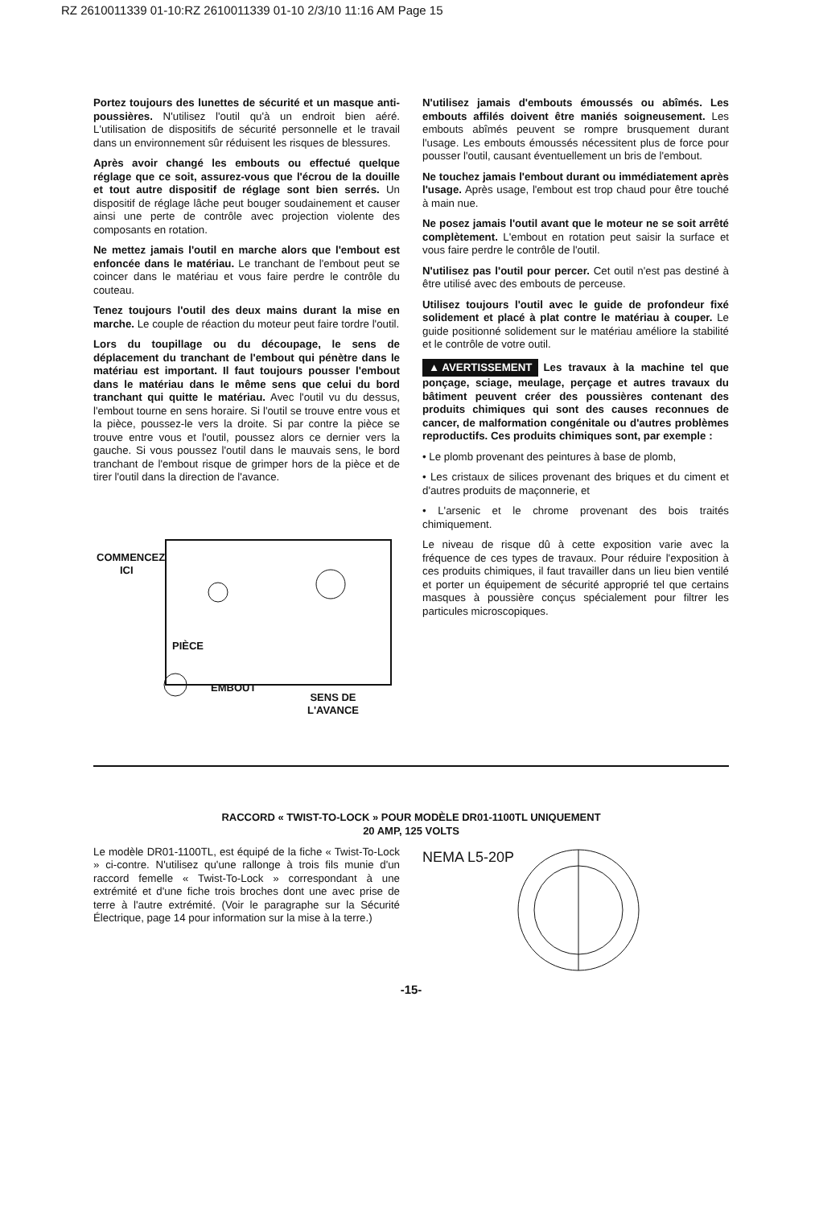RZ 2610011339 01-10:RZ 2610011339 01-10 2/3/10 11:16 AM Page 15
Portez toujours des lunettes de sécurité et un masque anti-poussières. N'utilisez l'outil qu'à un endroit bien aéré. L'utilisation de dispositifs de sécurité personnelle et le travail dans un environnement sûr réduisent les risques de blessures.
Après avoir changé les embouts ou effectué quelque réglage que ce soit, assurez-vous que l'écrou de la douille et tout autre dispositif de réglage sont bien serrés. Un dispositif de réglage lâche peut bouger soudainement et causer ainsi une perte de contrôle avec projection violente des composants en rotation.
Ne mettez jamais l'outil en marche alors que l'embout est enfoncée dans le matériau. Le tranchant de l'embout peut se coincer dans le matériau et vous faire perdre le contrôle du couteau.
Tenez toujours l'outil des deux mains durant la mise en marche. Le couple de réaction du moteur peut faire tordre l'outil.
Lors du toupillage ou du découpage, le sens de déplacement du tranchant de l'embout qui pénètre dans le matériau est important. Il faut toujours pousser l'embout dans le matériau dans le même sens que celui du bord tranchant qui quitte le matériau. Avec l'outil vu du dessus, l'embout tourne en sens horaire. Si l'outil se trouve entre vous et la pièce, poussez-le vers la droite. Si par contre la pièce se trouve entre vous et l'outil, poussez alors ce dernier vers la gauche. Si vous poussez l'outil dans le mauvais sens, le bord tranchant de l'embout risque de grimper hors de la pièce et de tirer l'outil dans la direction de l'avance.
COMMENCEZ
ICI
PIÈCE
EMBOUT
SENS DE
L'AVANCE
N'utilisez jamais d'embouts émoussés ou abîmés. Les embouts affilés doivent être maniés soigneusement. Les embouts abîmés peuvent se rompre brusquement durant l'usage. Les embouts émoussés nécessitent plus de force pour pousser l'outil, causant éventuellement un bris de l'embout.
Ne touchez jamais l'embout durant ou immédiatement après l'usage. Après usage, l'embout est trop chaud pour être touché à main nue.
Ne posez jamais l'outil avant que le moteur ne se soit arrêté complètement. L'embout en rotation peut saisir la surface et vous faire perdre le contrôle de l'outil.
N'utilisez pas l'outil pour percer. Cet outil n'est pas destiné à être utilisé avec des embouts de perceuse.
Utilisez toujours l'outil avec le guide de profondeur fixé solidement et placé à plat contre le matériau à couper. Le guide positionné solidement sur le matériau améliore la stabilité et le contrôle de votre outil.
▲ AVERTISSEMENT Les travaux à la machine tel que ponçage, sciage, meulage, perçage et autres travaux du bâtiment peuvent créer des poussières contenant des produits chimiques qui sont des causes reconnues de cancer, de malformation congénitale ou d'autres problèmes reproductifs. Ces produits chimiques sont, par exemple :
• Le plomb provenant des peintures à base de plomb,
• Les cristaux de silices provenant des briques et du ciment et d'autres produits de maçonnerie, et
• L'arsenic et le chrome provenant des bois traités chimiquement.
Le niveau de risque dû à cette exposition varie avec la fréquence de ces types de travaux. Pour réduire l'exposition à ces produits chimiques, il faut travailler dans un lieu bien ventilé et porter un équipement de sécurité approprié tel que certains masques à poussière conçus spécialement pour filtrer les particules microscopiques.
RACCORD « TWIST-TO-LOCK » POUR MODÈLE DR01-1100TL UNIQUEMENT
20 AMP, 125 VOLTS
Le modèle DR01-1100TL, est équipé de la fiche « Twist-To-Lock » ci-contre. N'utilisez qu'une rallonge à trois fils munie d'un raccord femelle « Twist-To-Lock » correspondant à une extrémité et d'une fiche trois broches dont une avec prise de terre à l'autre extrémité. (Voir le paragraphe sur la Sécurité Électrique, page 14 pour information sur la mise à la terre.)
NEMA L5-20P
-15-